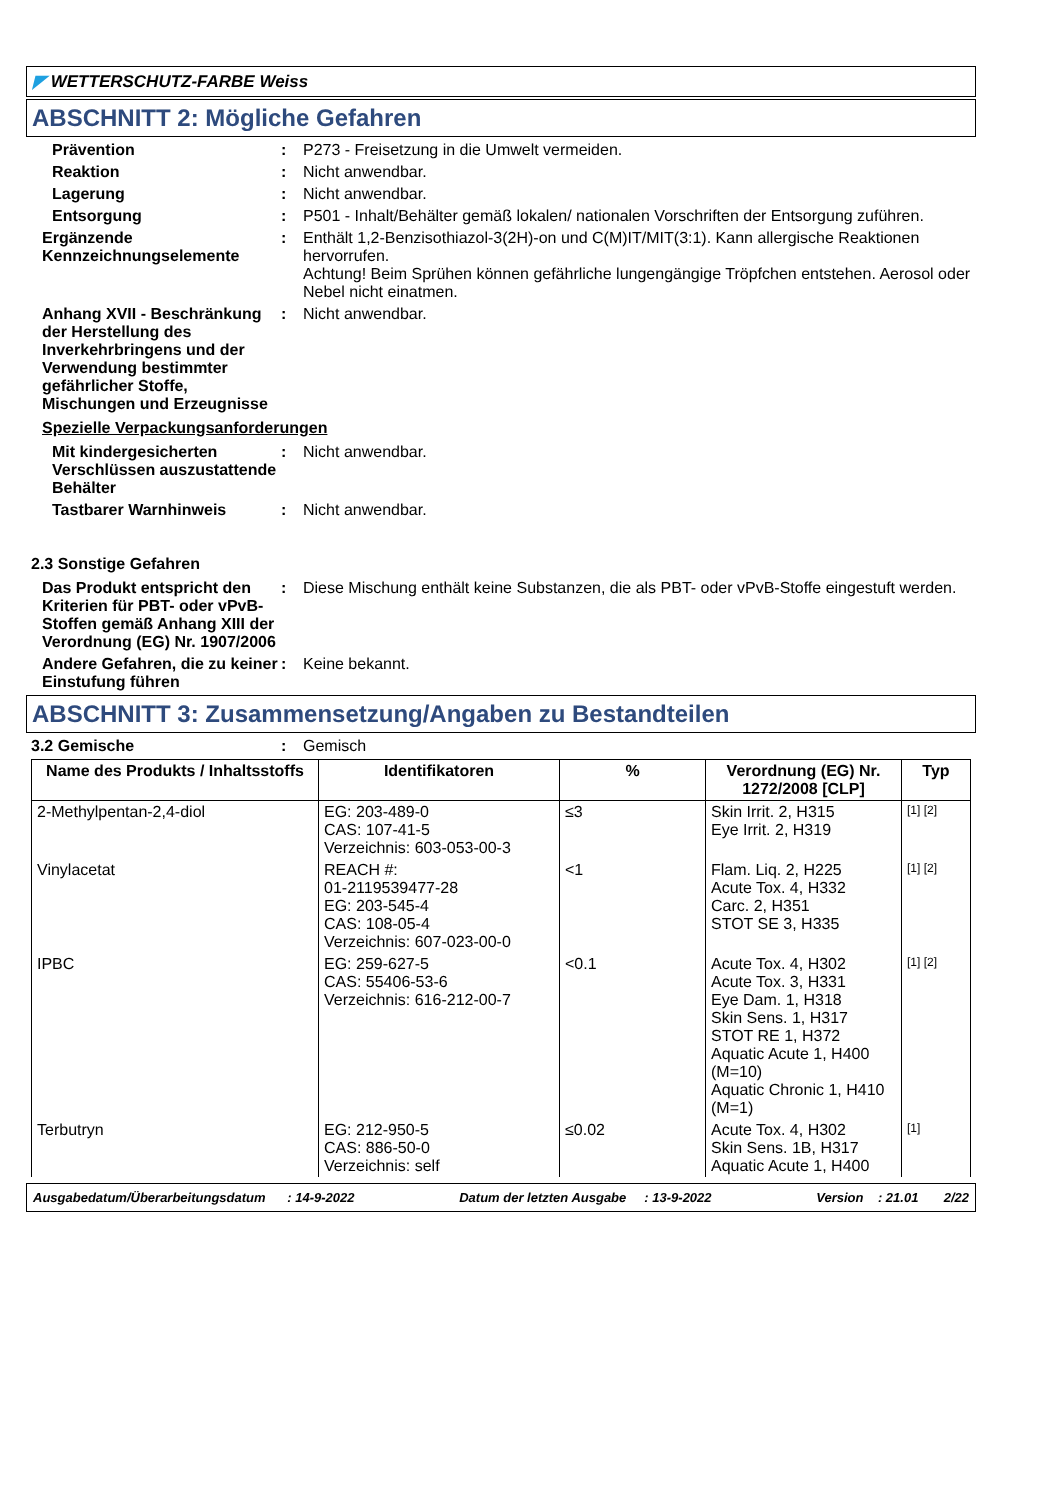◤ WETTERSCHUTZ-FARBE Weiss
ABSCHNITT 2: Mögliche Gefahren
Prävention : P273 - Freisetzung in die Umwelt vermeiden.
Reaktion : Nicht anwendbar.
Lagerung : Nicht anwendbar.
Entsorgung : P501 - Inhalt/Behälter gemäß lokalen/ nationalen Vorschriften der Entsorgung zuführen.
Ergänzende Kennzeichnungselemente
: Enthält 1,2-Benzisothiazol-3(2H)-on und C(M)IT/MIT(3:1). Kann allergische Reaktionen hervorrufen.
Achtung! Beim Sprühen können gefährliche lungengängige Tröpfchen entstehen. Aerosol oder Nebel nicht einatmen.
Anhang XVII - Beschränkung der Herstellung des Inverkehrbringens und der Verwendung bestimmter gefährlicher Stoffe, Mischungen und Erzeugnisse
: Nicht anwendbar.
Spezielle Verpackungsanforderungen
Mit kindergesicherten Verschlüssen auszustattende Behälter
: Nicht anwendbar.
Tastbarer Warnhinweis : Nicht anwendbar.
2.3 Sonstige Gefahren
Das Produkt entspricht den Kriterien für PBT- oder vPvB-Stoffen gemäß Anhang XIII der Verordnung (EG) Nr. 1907/2006
: Diese Mischung enthält keine Substanzen, die als PBT- oder vPvB-Stoffe eingestuft werden.
Andere Gefahren, die zu keiner Einstufung führen
: Keine bekannt.
ABSCHNITT 3: Zusammensetzung/Angaben zu Bestandteilen
3.2 Gemische : Gemisch
| Name des Produkts / Inhaltsstoffs | Identifikatoren | % | Verordnung (EG) Nr. 1272/2008 [CLP] | Typ |
| --- | --- | --- | --- | --- |
| 2-Methylpentan-2,4-diol | EG: 203-489-0 CAS: 107-41-5 Verzeichnis: 603-053-00-3 | ≤3 | Skin Irrit. 2, H315 Eye Irrit. 2, H319 | [1] [2] |
| Vinylacetat | REACH #: 01-2119539477-28 EG: 203-545-4 CAS: 108-05-4 Verzeichnis: 607-023-00-0 | <1 | Flam. Liq. 2, H225 Acute Tox. 4, H332 Carc. 2, H351 STOT SE 3, H335 | [1] [2] |
| IPBC | EG: 259-627-5 CAS: 55406-53-6 Verzeichnis: 616-212-00-7 | <0.1 | Acute Tox. 4, H302 Acute Tox. 3, H331 Eye Dam. 1, H318 Skin Sens. 1, H317 STOT RE 1, H372 Aquatic Acute 1, H400 (M=10) Aquatic Chronic 1, H410 (M=1) | [1] [2] |
| Terbutryn | EG: 212-950-5 CAS: 886-50-0 Verzeichnis: self | ≤0.02 | Acute Tox. 4, H302 Skin Sens. 1B, H317 Aquatic Acute 1, H400 | [1] |
Ausgabedatum/Überarbeitungsdatum : 14-9-2022 Datum der letzten Ausgabe : 13-9-2022 Version : 21.01 2/22